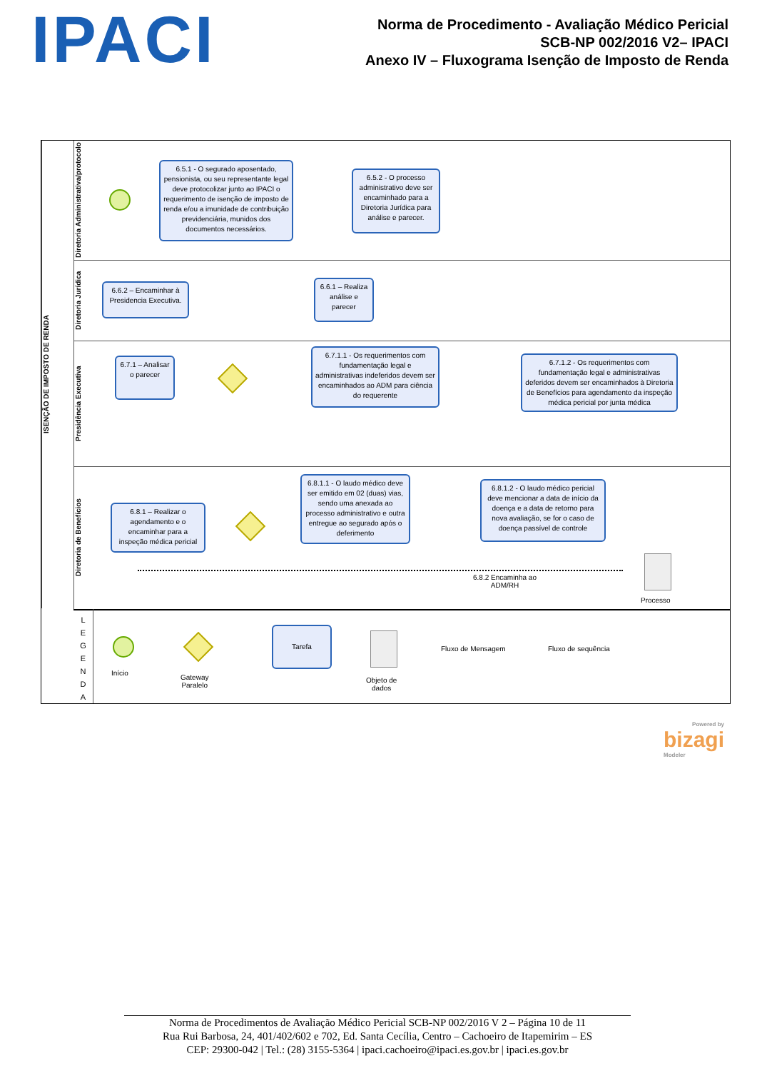IPACI
Norma de Procedimento - Avaliação Médico Pericial
SCB-NP 002/2016 V2– IPACI
Anexo IV – Fluxograma Isenção de Imposto de Renda
ISENÇÃO DE IMPOSTO DE RENDA
Diretoria Administrativa/protocolo
6.5.1 - O segurado aposentado, pensionista, ou seu representante legal deve protocolizar junto ao IPACI o requerimento de isenção de imposto de renda e/ou a imunidade de contribuição previdenciária, munidos dos documentos necessários.
6.5.2 - O processo administrativo deve ser encaminhado para a Diretoria Jurídica para análise e parecer.
Diretoria Jurídica
6.6.2 – Encaminhar à Presidencia Executiva.
6.6.1 – Realiza análise e parecer
Presidência Executiva
6.7.1 – Analisar o parecer
6.7.1.1 - Os requerimentos com fundamentação legal e administrativas indeferidos devem ser encaminhados ao ADM para ciência do requerente
6.7.1.2 - Os requerimentos com fundamentação legal e administrativas deferidos devem ser encaminhados à Diretoria de Benefícios para agendamento da inspeção médica pericial por junta médica
Diretoria de Benefícios
6.8.1 – Realizar o agendamento e o encaminhar para a inspeção médica pericial
6.8.1.1 - O laudo médico deve ser emitido em 02 (duas) vias, sendo uma anexada ao processo administrativo e outra entregue ao segurado após o deferimento
6.8.1.2 - O laudo médico pericial deve mencionar a data de início da doença e a data de retorno para nova avaliação, se for o caso de doença passível de controle
6.8.2 Encaminha ao
ADM/RH
Processo
L
E
G
E
N
D
A
Início
Gateway
Paralelo
Tarefa
Objeto de
dados
Fluxo de Mensagem Fluxo de sequência
Powered by
bizagi
Modeler
Norma de Procedimentos de Avaliação Médico Pericial SCB-NP 002/2016 V 2 – Página 10 de 11
Rua Rui Barbosa, 24, 401/402/602 e 702, Ed. Santa Cecília, Centro – Cachoeiro de Itapemirim – ES
CEP: 29300-042 | Tel.: (28) 3155-5364 | ipaci.cachoeiro@ipaci.es.gov.br | ipaci.es.gov.br